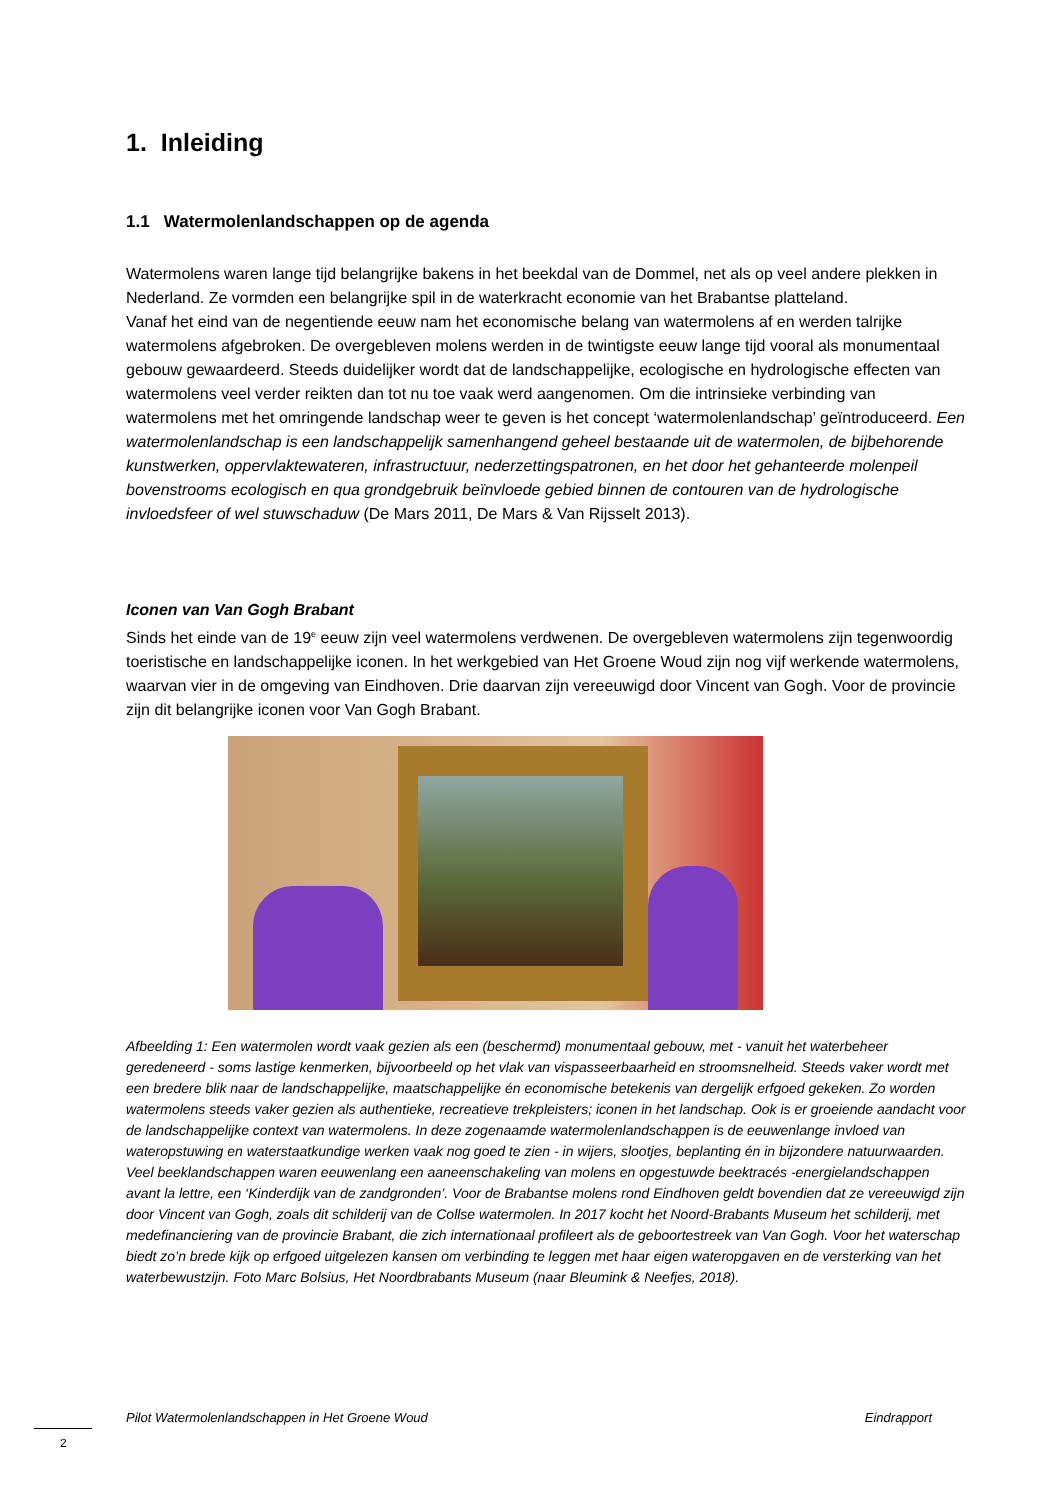1. Inleiding
1.1 Watermolenlandschappen op de agenda
Watermolens waren lange tijd belangrijke bakens in het beekdal van de Dommel, net als op veel andere plekken in Nederland. Ze vormden een belangrijke spil in de waterkracht economie van het Brabantse platteland.
Vanaf het eind van de negentiende eeuw nam het economische belang van watermolens af en werden talrijke watermolens afgebroken. De overgebleven molens werden in de twintigste eeuw lange tijd vooral als monumentaal gebouw gewaardeerd. Steeds duidelijker wordt dat de landschappelijke, ecologische en hydrologische effecten van watermolens veel verder reikten dan tot nu toe vaak werd aangenomen. Om die intrinsieke verbinding van watermolens met het omringende landschap weer te geven is het concept ‘watermolenlandschap’ geïntroduceerd. Een watermolenlandschap is een landschappelijk samenhangend geheel bestaande uit de watermolen, de bijbehorende kunstwerken, oppervlaktewateren, infrastructuur, nederzettingspatronen, en het door het gehanteerde molenpeil bovenstrooms ecologisch en qua grondgebruik beïnvloede gebied binnen de contouren van de hydrologische invloedsfeer of wel stuwschaduw (De Mars 2011, De Mars & Van Rijsselt 2013).
Iconen van Van Gogh Brabant
Sinds het einde van de 19<sup>e</sup> eeuw zijn veel watermolens verdwenen. De overgebleven watermolens zijn tegenwoordig toeristische en landschappelijke iconen. In het werkgebied van Het Groene Woud zijn nog vijf werkende watermolens, waarvan vier in de omgeving van Eindhoven. Drie daarvan zijn vereeuwigd door Vincent van Gogh. Voor de provincie zijn dit belangrijke iconen voor Van Gogh Brabant.
Afbeelding 1: Een watermolen wordt vaak gezien als een (beschermd) monumentaal gebouw, met - vanuit het waterbeheer geredeneerd - soms lastige kenmerken, bijvoorbeeld op het vlak van vispasseerbaarheid en stroomsnelheid. Steeds vaker wordt met een bredere blik naar de landschappelijke, maatschappelijke én economische betekenis van dergelijk erfgoed gekeken. Zo worden watermolens steeds vaker gezien als authentieke, recreatieve trekpleisters; iconen in het landschap. Ook is er groeiende aandacht voor de landschappelijke context van watermolens. In deze zogenaamde watermolenlandschappen is de eeuwenlange invloed van wateropstuwing en waterstaatkundige werken vaak nog goed te zien - in wijers, slootjes, beplanting én in bijzondere natuurwaarden. Veel beeklandschappen waren eeuwenlang een aaneenschakeling van molens en opgestuwde beektracés -energielandschappen avant la lettre, een ‘Kinderdijk van de zandgronden’. Voor de Brabantse molens rond Eindhoven geldt bovendien dat ze vereeuwigd zijn door Vincent van Gogh, zoals dit schilderij van de Collse watermolen. In 2017 kocht het Noord-Brabants Museum het schilderij, met medefinanciering van de provincie Brabant, die zich internationaal profileert als de geboortestreek van Van Gogh. Voor het waterschap biedt zo’n brede kijk op erfgoed uitgelezen kansen om verbinding te leggen met haar eigen wateropgaven en de versterking van het waterbewustzijn. Foto Marc Bolsius, Het Noordbrabants Museum (naar Bleumink & Neefjes, 2018).
Pilot Watermolenlandschappen in Het Groene Woud Eindrapport
2